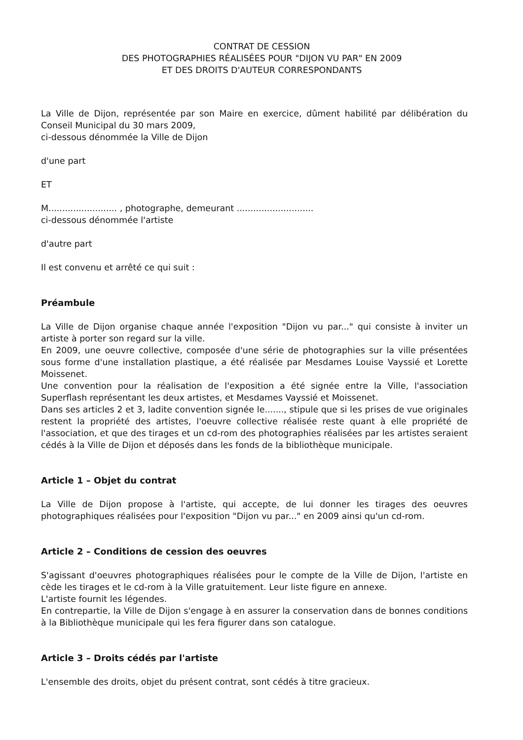CONTRAT DE CESSION
DES PHOTOGRAPHIES RÉALISÉES POUR "DIJON VU PAR" EN 2009
ET DES DROITS D'AUTEUR CORRESPONDANTS
La Ville de Dijon, représentée par son Maire en exercice, dûment habilité par délibération du Conseil Municipal du 30 mars 2009,
ci-dessous dénommée la Ville de Dijon
d'une part
ET
M......................... , photographe, demeurant ............................
ci-dessous dénommée l'artiste
d'autre part
Il est convenu et arrêté ce qui suit :
Préambule
La Ville de Dijon organise chaque année l'exposition "Dijon vu par..." qui consiste à inviter un artiste à porter son regard sur la ville.
En 2009, une oeuvre collective, composée d'une série de photographies sur la ville présentées sous forme d'une installation plastique, a été réalisée par Mesdames Louise Vayssié et Lorette Moissenet.
Une convention pour la réalisation de l'exposition a été signée entre la Ville, l'association Superflash représentant les deux artistes, et Mesdames Vayssié et Moissenet.
Dans ses articles 2 et 3, ladite convention signée le......., stipule que si les prises de vue originales restent la propriété des artistes, l'oeuvre collective réalisée reste quant à elle propriété de l'association, et que des tirages et un cd-rom des photographies réalisées par les artistes seraient cédés à la Ville de Dijon et déposés dans les fonds de la bibliothèque municipale.
Article 1 – Objet du contrat
La Ville de Dijon propose à l'artiste, qui accepte, de lui donner les tirages des oeuvres photographiques réalisées pour l'exposition "Dijon vu par..." en 2009 ainsi qu'un cd-rom.
Article 2 – Conditions de cession des oeuvres
S'agissant d'oeuvres photographiques réalisées pour le compte de la Ville de Dijon, l'artiste en cède les tirages et le cd-rom à la Ville gratuitement. Leur liste figure en annexe.
L'artiste fournit les légendes.
En contrepartie, la Ville de Dijon s'engage à en assurer la conservation dans de bonnes conditions à la Bibliothèque municipale qui les fera figurer dans son catalogue.
Article 3 – Droits cédés par l'artiste
L'ensemble des droits, objet du présent contrat, sont cédés à titre gracieux.